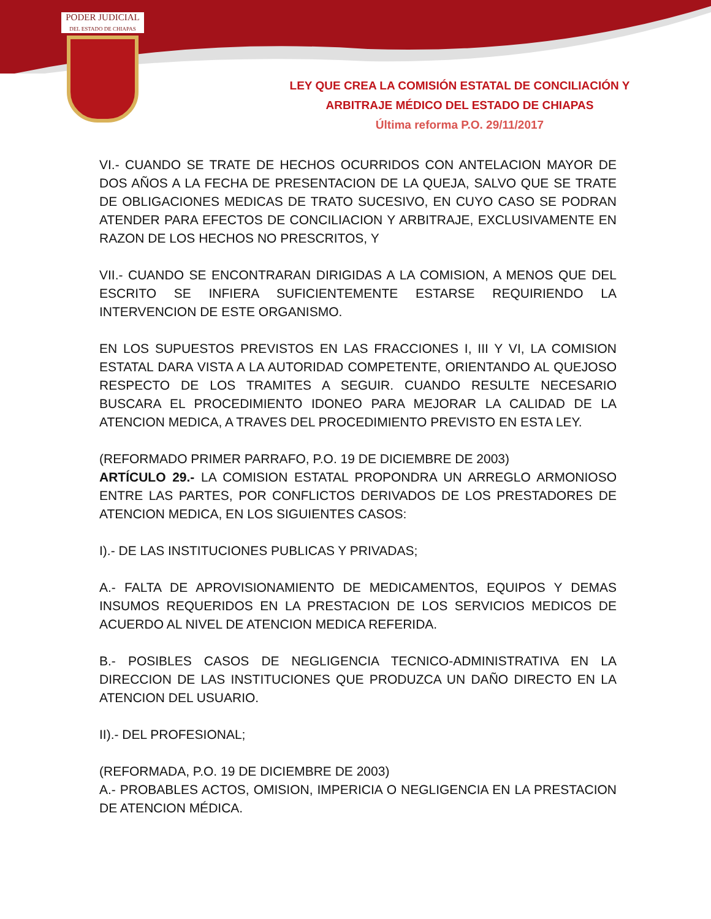PODER JUDICIAL
DEL ESTADO DE CHIAPAS
LEY QUE CREA LA COMISIÓN ESTATAL DE CONCILIACIÓN Y
ARBITRAJE MÉDICO DEL ESTADO DE CHIAPAS
Última reforma P.O. 29/11/2017
VI.- CUANDO SE TRATE DE HECHOS OCURRIDOS CON ANTELACION MAYOR DE DOS AÑOS A LA FECHA DE PRESENTACION DE LA QUEJA, SALVO QUE SE TRATE DE OBLIGACIONES MEDICAS DE TRATO SUCESIVO, EN CUYO CASO SE PODRAN ATENDER PARA EFECTOS DE CONCILIACION Y ARBITRAJE, EXCLUSIVAMENTE EN RAZON DE LOS HECHOS NO PRESCRITOS, Y
VII.- CUANDO SE ENCONTRARAN DIRIGIDAS A LA COMISION, A MENOS QUE DEL ESCRITO SE INFIERA SUFICIENTEMENTE ESTARSE REQUIRIENDO LA INTERVENCION DE ESTE ORGANISMO.
EN LOS SUPUESTOS PREVISTOS EN LAS FRACCIONES I, III Y VI, LA COMISION ESTATAL DARA VISTA A LA AUTORIDAD COMPETENTE, ORIENTANDO AL QUEJOSO RESPECTO DE LOS TRAMITES A SEGUIR. CUANDO RESULTE NECESARIO BUSCARA EL PROCEDIMIENTO IDONEO PARA MEJORAR LA CALIDAD DE LA ATENCION MEDICA, A TRAVES DEL PROCEDIMIENTO PREVISTO EN ESTA LEY.
(REFORMADO PRIMER PARRAFO, P.O. 19 DE DICIEMBRE DE 2003)
ARTÍCULO 29.- LA COMISION ESTATAL PROPONDRA UN ARREGLO ARMONIOSO ENTRE LAS PARTES, POR CONFLICTOS DERIVADOS DE LOS PRESTADORES DE ATENCION MEDICA, EN LOS SIGUIENTES CASOS:
I).- DE LAS INSTITUCIONES PUBLICAS Y PRIVADAS;
A.- FALTA DE APROVISIONAMIENTO DE MEDICAMENTOS, EQUIPOS Y DEMAS INSUMOS REQUERIDOS EN LA PRESTACION DE LOS SERVICIOS MEDICOS DE ACUERDO AL NIVEL DE ATENCION MEDICA REFERIDA.
B.- POSIBLES CASOS DE NEGLIGENCIA TECNICO-ADMINISTRATIVA EN LA DIRECCION DE LAS INSTITUCIONES QUE PRODUZCA UN DAÑO DIRECTO EN LA ATENCION DEL USUARIO.
II).- DEL PROFESIONAL;
(REFORMADA, P.O. 19 DE DICIEMBRE DE 2003)
A.- PROBABLES ACTOS, OMISION, IMPERICIA O NEGLIGENCIA EN LA PRESTACION DE ATENCION MÉDICA.